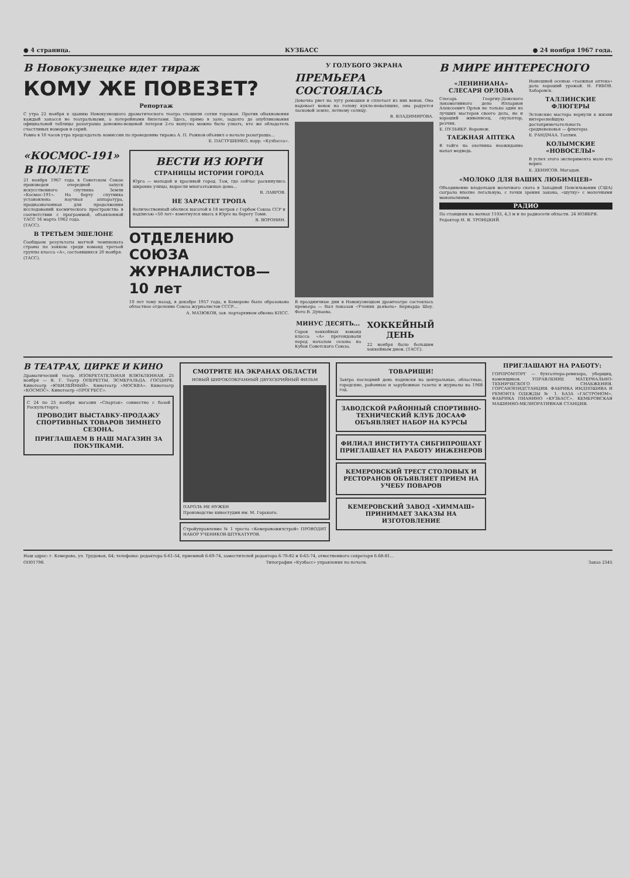● 4 страница. КУЗБАСС ● 24 ноября 1967 года.
В Новокузнецке идет тираж
КОМУ ЖЕ ПОВЕЗЕТ?
Репортаж
С утра 22 ноября к зданию Новокузнецкого драматического театра спешили сотни горожан. Против обыкновения каждый запасся не театральными, а лотерейными билетами. Здесь, прямо в зале, задолго до опубликования официальной таблицы розыгрыша денежно-вещевой лотереи 2-го выпуска можно было узнать, кто же обладатель счастливых номеров и серий.
Ровно в 10 часов утра председатель комиссии по проведению тиража А. П. Рожков объявил о начале розыгрыша...
Е. ПАСТУШЕНКО, корр. «Кузбасса».
«КОСМОС-191»
В ПОЛЕТЕ
21 ноября 1967 года в Советском Союзе произведен очередной запуск искусственного спутника Земли «Космос-191». На борту спутника установлена научная аппаратура, предназначенная для продолжения исследований космического пространства в соответствии с программой, объявленной ТАСС 16 марта 1962 года.
(ТАСС).
В ТРЕТЬЕМ ЭШЕЛОНЕ
Сообщаем результаты матчей чемпионата страны по хоккею среди команд третьей группы класса «А», состоявшихся 20 ноября.
(ТАСС).
ВЕСТИ ИЗ ЮРГИ
СТРАНИЦЫ ИСТОРИИ ГОРОДА
Юрга — молодой и красивый город. Там, где сейчас раскинулись широкие улицы, выросли многоэтажные дома...
В. ЛАВРОВ.
НЕ ЗАРАСТЕТ ТРОПА
Величественный обелиск высотой в 18 метров с Гербом Союза ССР и надписью «50 лет» взметнулся ввысь в Юрге на берегу Томи.
В. ВОРОНИН.
ОТДЕЛЕНИЮ СОЮЗА ЖУРНАЛИСТОВ—10 лет
10 лет тому назад, в декабре 1957 года, в Кемерове было образовано областное отделение Союза журналистов СССР...
А. МАЗЮКОВ, зав. партархивом обкома КПСС.
У ГОЛУБОГО ЭКРАНА
ПРЕМЬЕРА СОСТОЯЛАСЬ
Девочка рвет на лугу ромашки и сплетает из них венок. Она надевает венок на голову кукле-неваляшке, она радуется ласковой земле, летнему солнцу.
В. ВЛАДИМИРОВА.
В праздничные дни в Новокузнецком драмтеатре состоялась премьера — был показан «Ученик дьявола» Бернарда Шоу. Фото В. Дунаева.
МИНУС ДЕСЯТЬ...
Сорок хоккейных команд класса «А» претендовали перед началом сезона на Кубок Советского Союза.
ХОККЕЙНЫЙ ДЕНЬ
22 ноября было большим хоккейным днем. (ТАСС).
В МИРЕ ИНТЕРЕСНОГО
«ЛЕНИНИАНА» СЛЕСАРЯ ОРЛОВА
Слесарь Георгиу-Дежского локомотивного депо Илларион Алексеевич Орлов не только один из лучших мастеров своего дела, но и хороший живописец, скульптор, резчик.
Е. ПУЛЬВЕР. Воронеж.
ТАЕЖНАЯ АПТЕКА
В тайге на охотника неожиданно напал медведь.
Нынешней осенью «таежная аптека» дала хороший урожай. Н. РЯБОВ. Хабаровск.
ТАЛЛИНСКИЕ ФЛЮГЕРЫ
Эстонские мастера вернули к жизни интереснейшую достопримечательность средневековья — флюгеры.
Е. РАНДМАА. Таллин.
КОЛЫМСКИЕ «НОВОСЕЛЫ»
В успех этого эксперимента мало кто верил.
Е. ДЕНИСОВ. Магадан.
«МОЛОКО ДЛЯ ВАШИХ ЛЮБИМЦЕВ»
Объединение владельцев молочного скота в Западной Пенсильвании (США) сыграло вполне легальную, с точки зрения закона, «шутку» с молочными монополиями.
РАДИО
По станциям на волнах 1103, 4,3 м и по радиосети области. 24 НОЯБРЯ.
Редактор Н. Я. ТРОИЦКИЙ.
В ТЕАТРАХ, ЦИРКЕ И КИНО
Драматический театр. ИЗОБРЕТАТЕЛЬНАЯ ВЛЮБЛЕННАЯ. 25 ноября — В. Г. Театр ОПЕРЕТТЫ. ЭСМЕРАЛЬДА. ГОСЦИРК. Кинотеатр «ЮБИЛЕЙНЫЙ». Кинотеатр «МОСКВА». Кинотеатр «КОСМОС». Кинотеатр «ПРОГРЕСС».
С 24 по 25 ноября магазин «Спартак» совместно с базой Роскультторга
ПРОВОДИТ ВЫСТАВКУ-ПРОДАЖУ СПОРТИВНЫХ ТОВАРОВ ЗИМНЕГО СЕЗОНА.
ПРИГЛАШАЕМ В НАШ МАГАЗИН ЗА ПОКУПКАМИ.
СМОТРИТЕ НА ЭКРАНАХ ОБЛАСТИ
НОВЫЙ ШИРОКОЭКРАННЫЙ ДВУХСЕРИЙНЫЙ ФИЛЬМ
ПАРОЛЬ НЕ НУЖЕН
Производство киностудии им. М. Горького.
Стройуправление № 1 треста «Кемеровожилстрой» ПРОВОДИТ НАБОР УЧЕНИКОВ-ШТУКАТУРОВ.
ТОВАРИЩИ!
Завтра последний день подписки на центральные, областные, городские, районные и зарубежные газеты и журналы на 1968 год.
ЗАВОДСКОЙ РАЙОННЫЙ СПОРТИВНО-ТЕХНИЧЕСКИЙ КЛУБ ДОСААФ ОБЪЯВЛЯЕТ НАБОР НА КУРСЫ
ФИЛИАЛ ИНСТИТУТА СИБГИПРОШАХТ ПРИГЛАШАЕТ НА РАБОТУ ИНЖЕНЕРОВ
КЕМЕРОВСКИЙ ТРЕСТ СТОЛОВЫХ И РЕСТОРАНОВ ОБЪЯВЛЯЕТ ПРИЕМ НА УЧЕБУ ПОВАРОВ
КЕМЕРОВСКИЙ ЗАВОД «ХИММАШ» ПРИНИМАЕТ ЗАКАЗЫ НА ИЗГОТОВЛЕНИЕ
ПРИГЛАШАЮТ НА РАБОТУ:
ГОРПРОМТОРГ — бухгалтера-ревизора, уборщиц, каменщиков. УПРАВЛЕНИЕ МАТЕРИАЛЬНО-ТЕХНИЧЕСКОГО СНАБЖЕНИЯ. ГОРСАНЭПИДСТАНЦИЯ. ФАБРИКА ИНДПОШИВА И РЕМОНТА ОДЕЖДЫ № 1. БАЗА «ГАСТРОНОМ». ФАБРИКА ПИАНИНО «КУЗБАСС». КЕМЕРОВСКАЯ МАШИННО-МЕЛИОРАТИВНАЯ СТАНЦИЯ.
Наш адрес: г. Кемерово, ул. Трудовая, 64; телефоны: редактора 6-61-54, приемной 6-69-74, заместителей редактора 6-70-82 и 6-65-74, отвественного секретаря 6-68-81...
ОП01798. Типография «Кузбасс» управления по печати. Заказ 2345